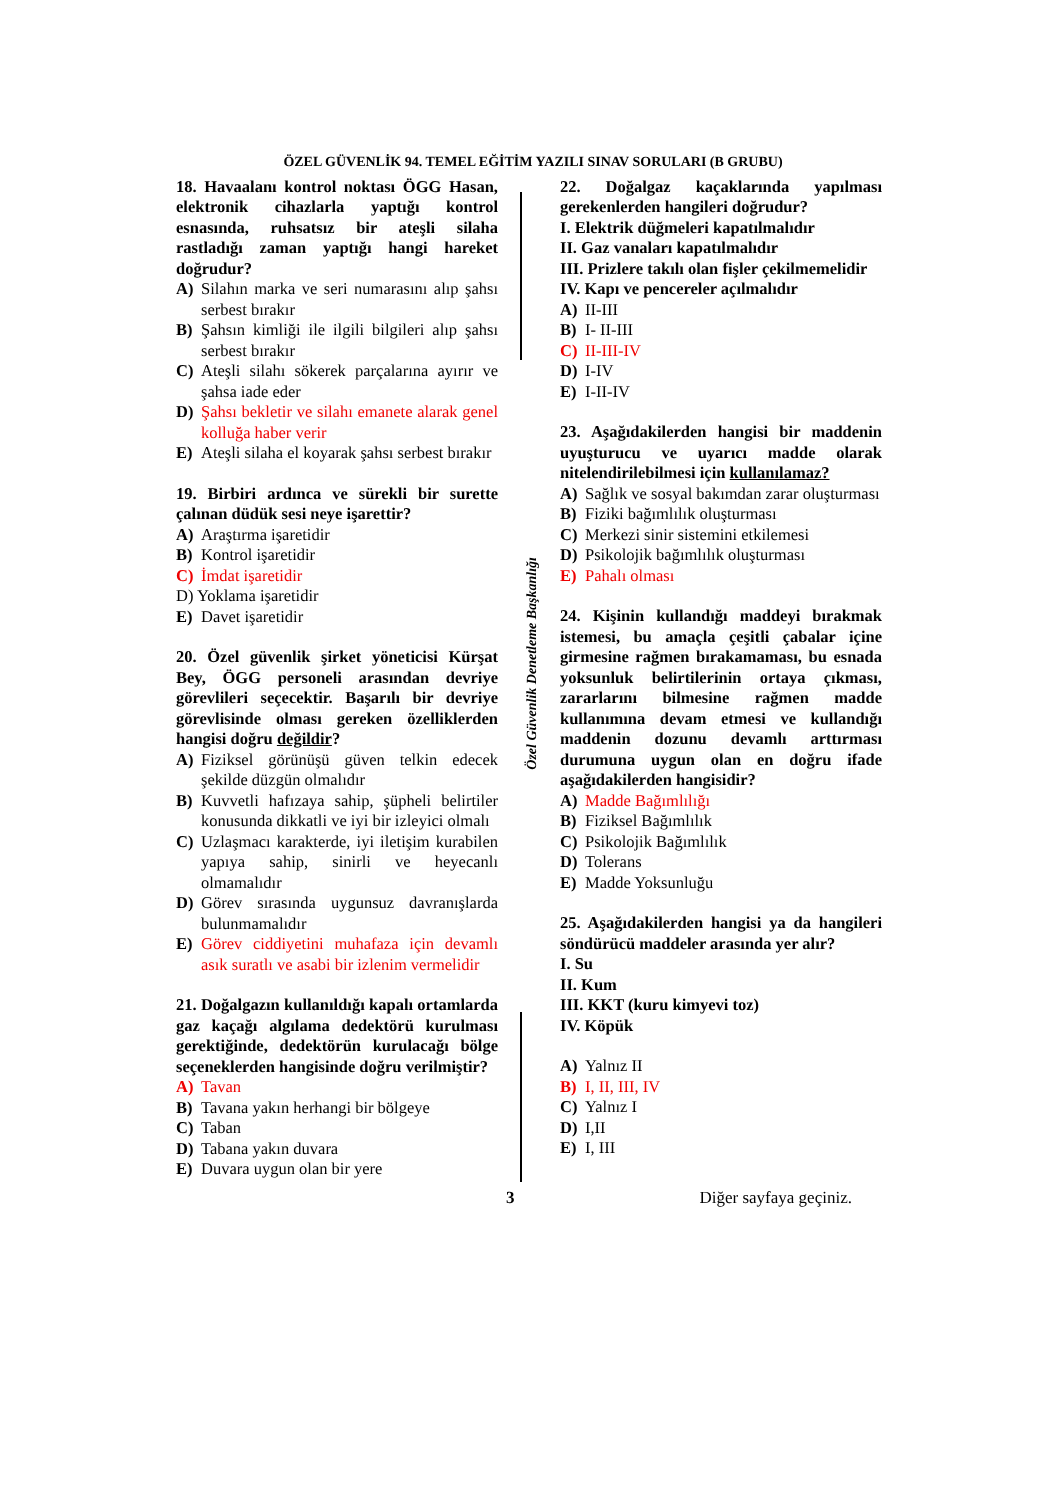ÖZEL GÜVENLİK 94. TEMEL EĞİTİM YAZILI SINAV SORULARI (B GRUBU)
18. Havaalanı kontrol noktası ÖGG Hasan, elektronik cihazlarla yaptığı kontrol esnasında, ruhsatsız bir ateşli silaha rastladığı zaman yaptığı hangi hareket doğrudur?
A) Silahın marka ve seri numarasını alıp şahsı serbest bırakır
B) Şahsın kimliği ile ilgili bilgileri alıp şahsı serbest bırakır
C) Ateşli silahı sökerek parçalarına ayırır ve şahsa iade eder
D) Şahsı bekletir ve silahı emanete alarak genel kolluğa haber verir
E) Ateşli silaha el koyarak şahsı serbest bırakır
19. Birbiri ardınca ve sürekli bir surette çalınan düdük sesi neye işarettir?
A) Araştırma işaretidir
B) Kontrol işaretidir
C) İmdat işaretidir
D) Yoklama işaretidir
E) Davet işaretidir
20. Özel güvenlik şirket yöneticisi Kürşat Bey, ÖGG personeli arasından devriye görevlileri seçecektir. Başarılı bir devriye görevlisinde olması gereken özelliklerden hangisi doğru değildir?
A) Fiziksel görünüşü güven telkin edecek şekilde düzgün olmalıdır
B) Kuvvetli hafızaya sahip, şüpheli belirtiler konusunda dikkatli ve iyi bir izleyici olmalı
C) Uzlaşmacı karakterde, iyi iletişim kurabilen yapıya sahip, sinirli ve heyecanlı olmamalıdır
D) Görev sırasında uygunsuz davranışlarda bulunmamalıdır
E) Görev ciddiyetini muhafaza için devamlı asık suratlı ve asabi bir izlenim vermelidir
21. Doğalgazın kullanıldığı kapalı ortamlarda gaz kaçağı algılama dedektörü kurulması gerektiğinde, dedektörün kurulacağı bölge seçeneklerden hangisinde doğru verilmiştir?
A) Tavan
B) Tavana yakın herhangi bir bölgeye
C) Taban
D) Tabana yakın duvara
E) Duvara uygun olan bir yere
Özel Güvenlik Denetleme Başkanlığı
22. Doğalgaz kaçaklarında yapılması gerekenlerden hangileri doğrudur?
I. Elektrik düğmeleri kapatılmalıdır
II. Gaz vanaları kapatılmalıdır
III. Prizlere takılı olan fişler çekilmemelidir
IV. Kapı ve pencereler açılmalıdır
A) II-III
B) I- II-III
C) II-III-IV
D) I-IV
E) I-II-IV
23. Aşağıdakilerden hangisi bir maddenin uyuşturucu ve uyarıcı madde olarak nitelendirilebilmesi için kullanılamaz?
A) Sağlık ve sosyal bakımdan zarar oluşturması
B) Fiziki bağımlılık oluşturması
C) Merkezi sinir sistemini etkilemesi
D) Psikolojik bağımlılık oluşturması
E) Pahalı olması
24. Kişinin kullandığı maddeyi bırakmak istemesi, bu amaçla çeşitli çabalar içine girmesine rağmen bırakamaması, bu esnada yoksunluk belirtilerinin ortaya çıkması, zararlarını bilmesine rağmen madde kullanımına devam etmesi ve kullandığı maddenin dozunu devamlı arttırması durumuna uygun olan en doğru ifade aşağıdakilerden hangisidir?
A) Madde Bağımlılığı
B) Fiziksel Bağımlılık
C) Psikolojik Bağımlılık
D) Tolerans
E) Madde Yoksunluğu
25. Aşağıdakilerden hangisi ya da hangileri söndürücü maddeler arasında yer alır?
I. Su
II. Kum
III. KKT (kuru kimyevi toz)
IV. Köpük
A) Yalnız II
B) I, II, III, IV
C) Yalnız I
D) I,II
E) I, III
3 Diğer sayfaya geçiniz.